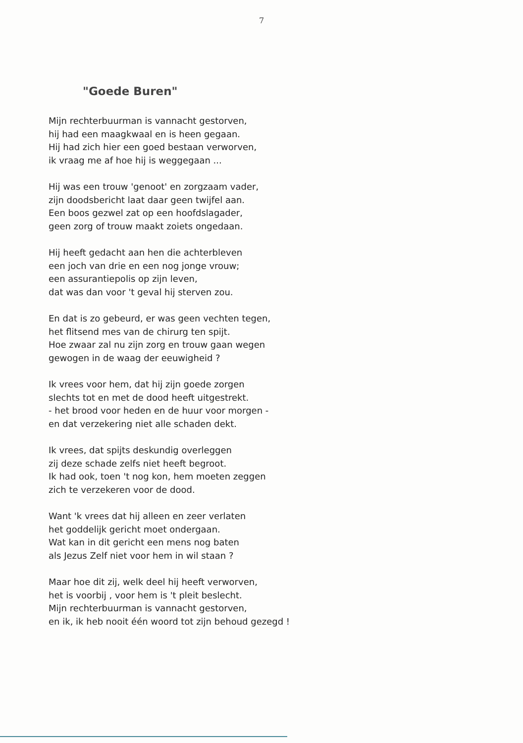7
"Goede Buren"
Mijn rechterbuurman is vannacht gestorven,
hij had een maagkwaal en is heen gegaan.
Hij had zich hier een goed bestaan verworven,
ik vraag me af hoe hij is weggegaan ...
Hij was een trouw 'genoot' en zorgzaam vader,
zijn doodsbericht laat daar geen twijfel aan.
Een boos gezwel zat op een hoofdslagader,
geen zorg of trouw maakt zoiets ongedaan.
Hij heeft gedacht aan hen die achterbleven
een joch van drie en een nog jonge vrouw;
een assurantiepolis op zijn leven,
dat was dan voor 't geval hij sterven zou.
En dat is zo gebeurd, er was geen vechten tegen,
het flitsend mes van de chirurg ten spijt.
Hoe zwaar zal nu zijn zorg en trouw gaan wegen
gewogen in de waag der eeuwigheid ?
Ik vrees voor hem, dat hij zijn goede zorgen
slechts tot en met de dood heeft uitgestrekt.
- het brood voor heden en de huur voor morgen -
en dat verzekering niet alle schaden dekt.
Ik vrees, dat spijts deskundig overleggen
zij deze schade zelfs niet heeft begroot.
Ik had ook, toen 't nog kon, hem moeten zeggen
zich te verzekeren voor de dood.
Want 'k vrees dat hij alleen en zeer verlaten
het goddelijk gericht moet ondergaan.
Wat kan in dit gericht een mens nog baten
als Jezus Zelf niet voor hem in wil staan ?
Maar hoe dit zij, welk deel hij heeft verworven,
het is voorbij , voor hem is 't pleit beslecht.
Mijn rechterbuurman is vannacht gestorven,
en ik, ik heb nooit één woord tot zijn behoud gezegd !